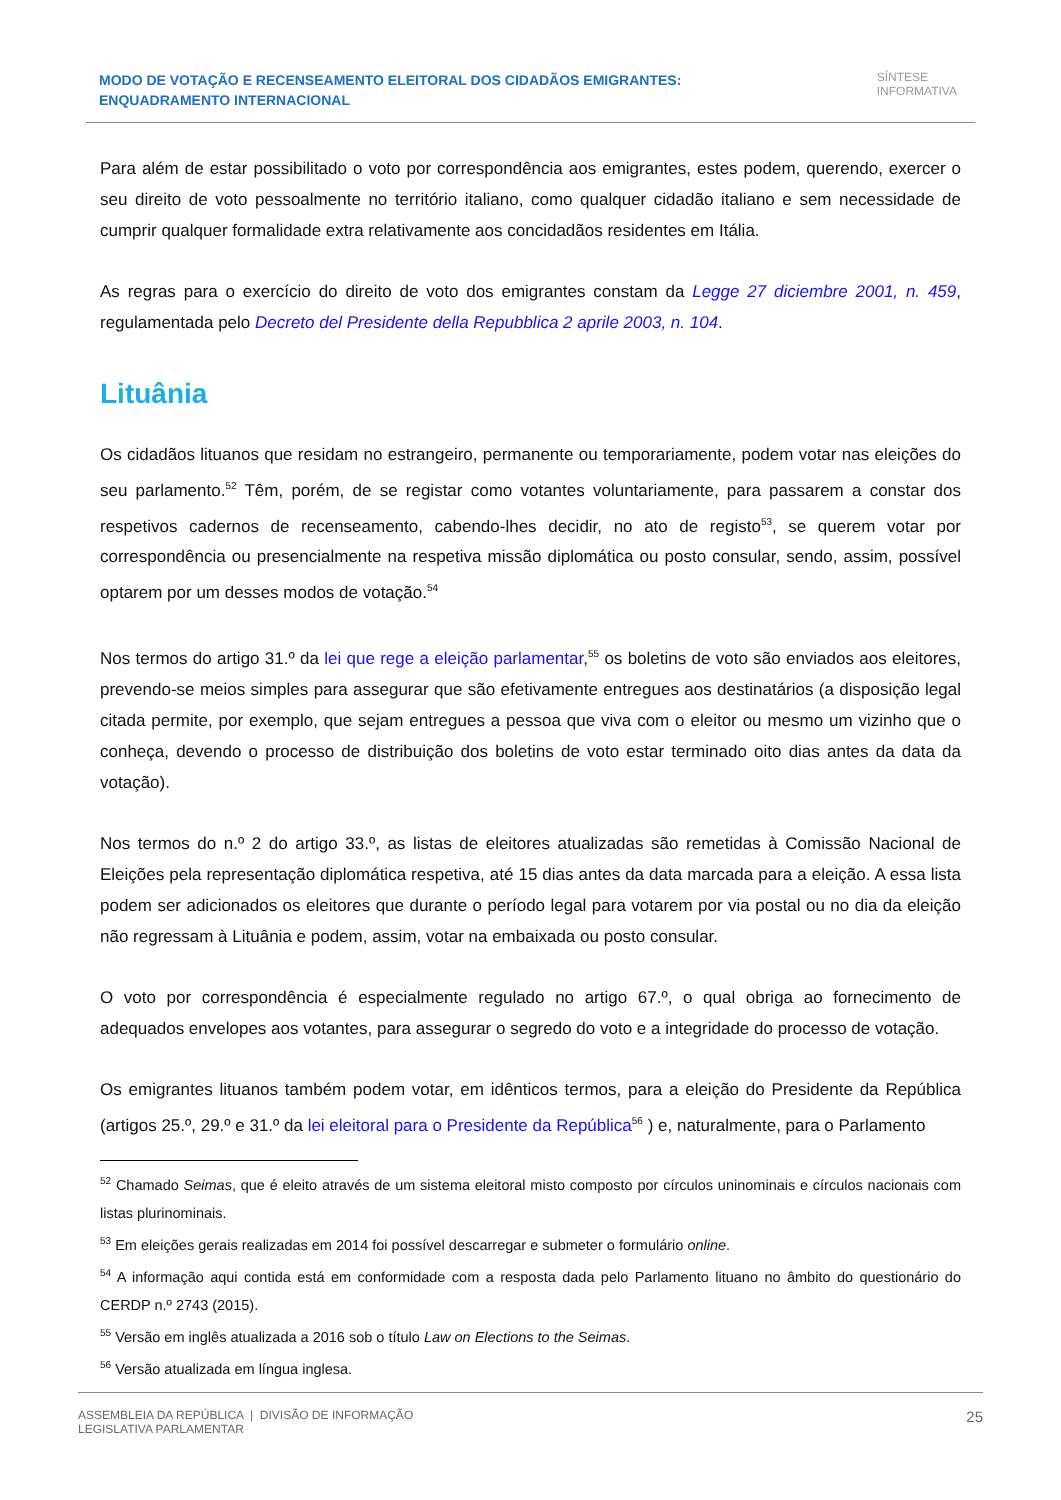MODO DE VOTAÇÃO E RECENSEAMENTO ELEITORAL DOS CIDADÃOS EMIGRANTES: ENQUADRAMENTO INTERNACIONAL
SÍNTESE
INFORMATIVA
Para além de estar possibilitado o voto por correspondência aos emigrantes, estes podem, querendo, exercer o seu direito de voto pessoalmente no território italiano, como qualquer cidadão italiano e sem necessidade de cumprir qualquer formalidade extra relativamente aos concidadãos residentes em Itália.
As regras para o exercício do direito de voto dos emigrantes constam da Legge 27 diciembre 2001, n. 459, regulamentada pelo Decreto del Presidente della Repubblica 2 aprile 2003, n. 104.
Lituânia
Os cidadãos lituanos que residam no estrangeiro, permanente ou temporariamente, podem votar nas eleições do seu parlamento.<sup>52</sup> Têm, porém, de se registar como votantes voluntariamente, para passarem a constar dos respetivos cadernos de recenseamento, cabendo-lhes decidir, no ato de registo<sup>53</sup>, se querem votar por correspondência ou presencialmente na respetiva missão diplomática ou posto consular, sendo, assim, possível optarem por um desses modos de votação.<sup>54</sup>
Nos termos do artigo 31.º da lei que rege a eleição parlamentar,<sup>55</sup> os boletins de voto são enviados aos eleitores, prevendo-se meios simples para assegurar que são efetivamente entregues aos destinatários (a disposição legal citada permite, por exemplo, que sejam entregues a pessoa que viva com o eleitor ou mesmo um vizinho que o conheça, devendo o processo de distribuição dos boletins de voto estar terminado oito dias antes da data da votação).
Nos termos do n.º 2 do artigo 33.º, as listas de eleitores atualizadas são remetidas à Comissão Nacional de Eleições pela representação diplomática respetiva, até 15 dias antes da data marcada para a eleição. A essa lista podem ser adicionados os eleitores que durante o período legal para votarem por via postal ou no dia da eleição não regressam à Lituânia e podem, assim, votar na embaixada ou posto consular.
O voto por correspondência é especialmente regulado no artigo 67.º, o qual obriga ao fornecimento de adequados envelopes aos votantes, para assegurar o segredo do voto e a integridade do processo de votação.
Os emigrantes lituanos também podem votar, em idênticos termos, para a eleição do Presidente da República (artigos 25.º, 29.º e 31.º da lei eleitoral para o Presidente da República<sup>56</sup> ) e, naturalmente, para o Parlamento
<sup>52</sup> Chamado Seimas, que é eleito através de um sistema eleitoral misto composto por círculos uninominais e círculos nacionais com listas plurinominais.
<sup>53</sup> Em eleições gerais realizadas em 2014 foi possível descarregar e submeter o formulário online.
<sup>54</sup> A informação aqui contida está em conformidade com a resposta dada pelo Parlamento lituano no âmbito do questionário do CERDP n.º 2743 (2015).
<sup>55</sup> Versão em inglês atualizada a 2016 sob o título Law on Elections to the Seimas.
<sup>56</sup> Versão atualizada em língua inglesa.
ASSEMBLEIA DA REPÚBLICA | DIVISÃO DE INFORMAÇÃO
LEGISLATIVA PARLAMENTAR
25